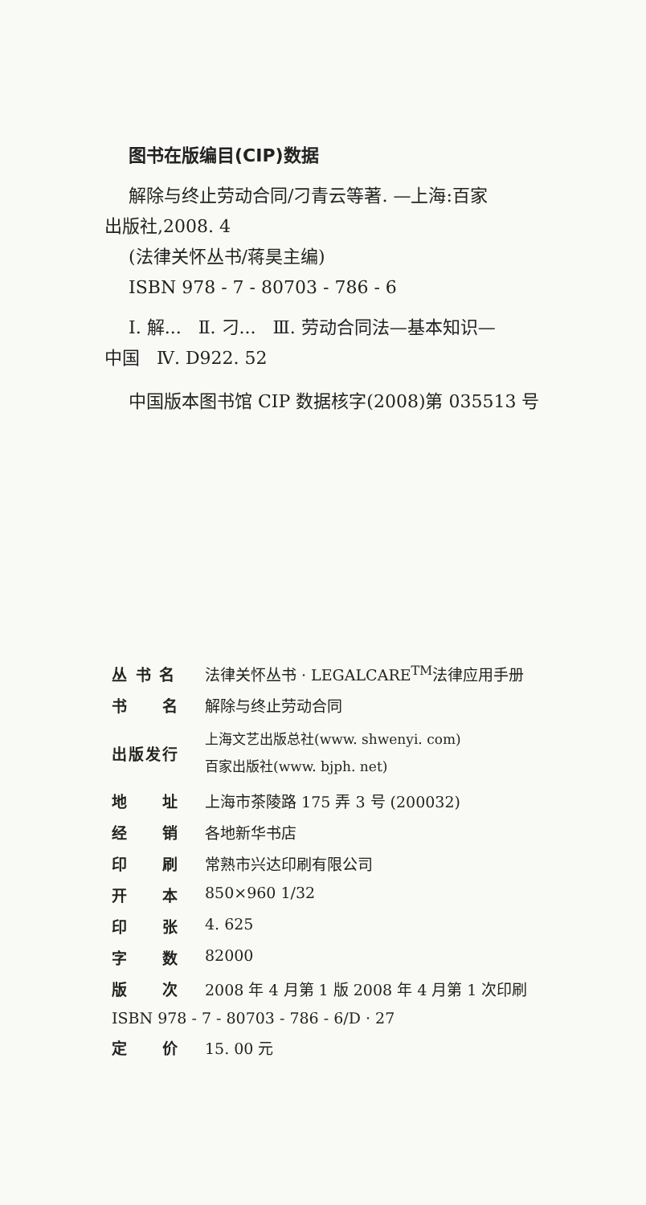图书在版编目(CIP)数据
解除与终止劳动合同/刁青云等著. —上海:百家
出版社,2008. 4
(法律关怀丛书/蒋昊主编)
ISBN 978 - 7 - 80703 - 786 - 6
Ⅰ. 解... Ⅱ. 刁... Ⅲ. 劳动合同法—基本知识—
中国 Ⅳ. D922. 52
中国版本图书馆 CIP 数据核字(2008)第 035513 号
| 丛 书 名 | 法律关怀丛书 · LEGALCARE<sup>TM</sup>法律应用手册 |
| 书 名 | 解除与终止劳动合同 |
| 出版发行 | 上海文艺出版总社(www. shwenyi. com) 百家出版社(www. bjph. net) |
| 地 址 | 上海市茶陵路 175 弄 3 号 (200032) |
| 经 销 | 各地新华书店 |
| 印 刷 | 常熟市兴达印刷有限公司 |
| 开 本 | 850×960 1/32 |
| 印 张 | 4. 625 |
| 字 数 | 82000 |
| 版 次 | 2008 年 4 月第 1 版 2008 年 4 月第 1 次印刷 |
| ISBN 978 - 7 - 80703 - 786 - 6/D · 27 | |
| 定 价 | 15. 00 元 |